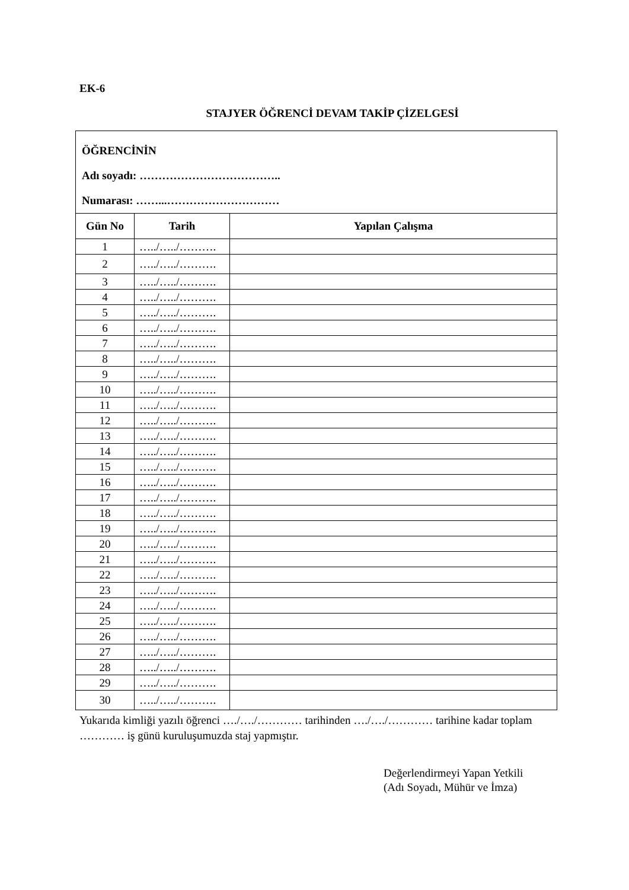EK-6
STAJYER ÖĞRENCİ DEVAM TAKİP ÇİZELGESİ
| ÖĞRENCİNİN Adı soyadı: ……………………………….. Numarası: ……...………………………… | | |
| Gün No | Tarih | Yapılan Çalışma |
| 1 | …../…../………. | |
| 2 | …../…../………. | |
| 3 | …../…../………. | |
| 4 | …../…../………. | |
| 5 | …../…../………. | |
| 6 | …../…../………. | |
| 7 | …../…../………. | |
| 8 | …../…../………. | |
| 9 | …../…../………. | |
| 10 | …../…../………. | |
| 11 | …../…../………. | |
| 12 | …../…../………. | |
| 13 | …../…../………. | |
| 14 | …../…../………. | |
| 15 | …../…../………. | |
| 16 | …../…../………. | |
| 17 | …../…../………. | |
| 18 | …../…../………. | |
| 19 | …../…../………. | |
| 20 | …../…../………. | |
| 21 | …../…../………. | |
| 22 | …../…../………. | |
| 23 | …../…../………. | |
| 24 | …../…../………. | |
| 25 | …../…../………. | |
| 26 | …../…../………. | |
| 27 | …../…../………. | |
| 28 | …../…../………. | |
| 29 | …../…../………. | |
| 30 | …../…../………. | |
Yukarıda kimliği yazılı öğrenci …./…./………… tarihinden …./…./………… tarihine kadar toplam ………… iş günü kuruluşumuzda staj yapmıştır.
Değerlendirmeyi Yapan Yetkili
(Adı Soyadı, Mühür ve İmza)